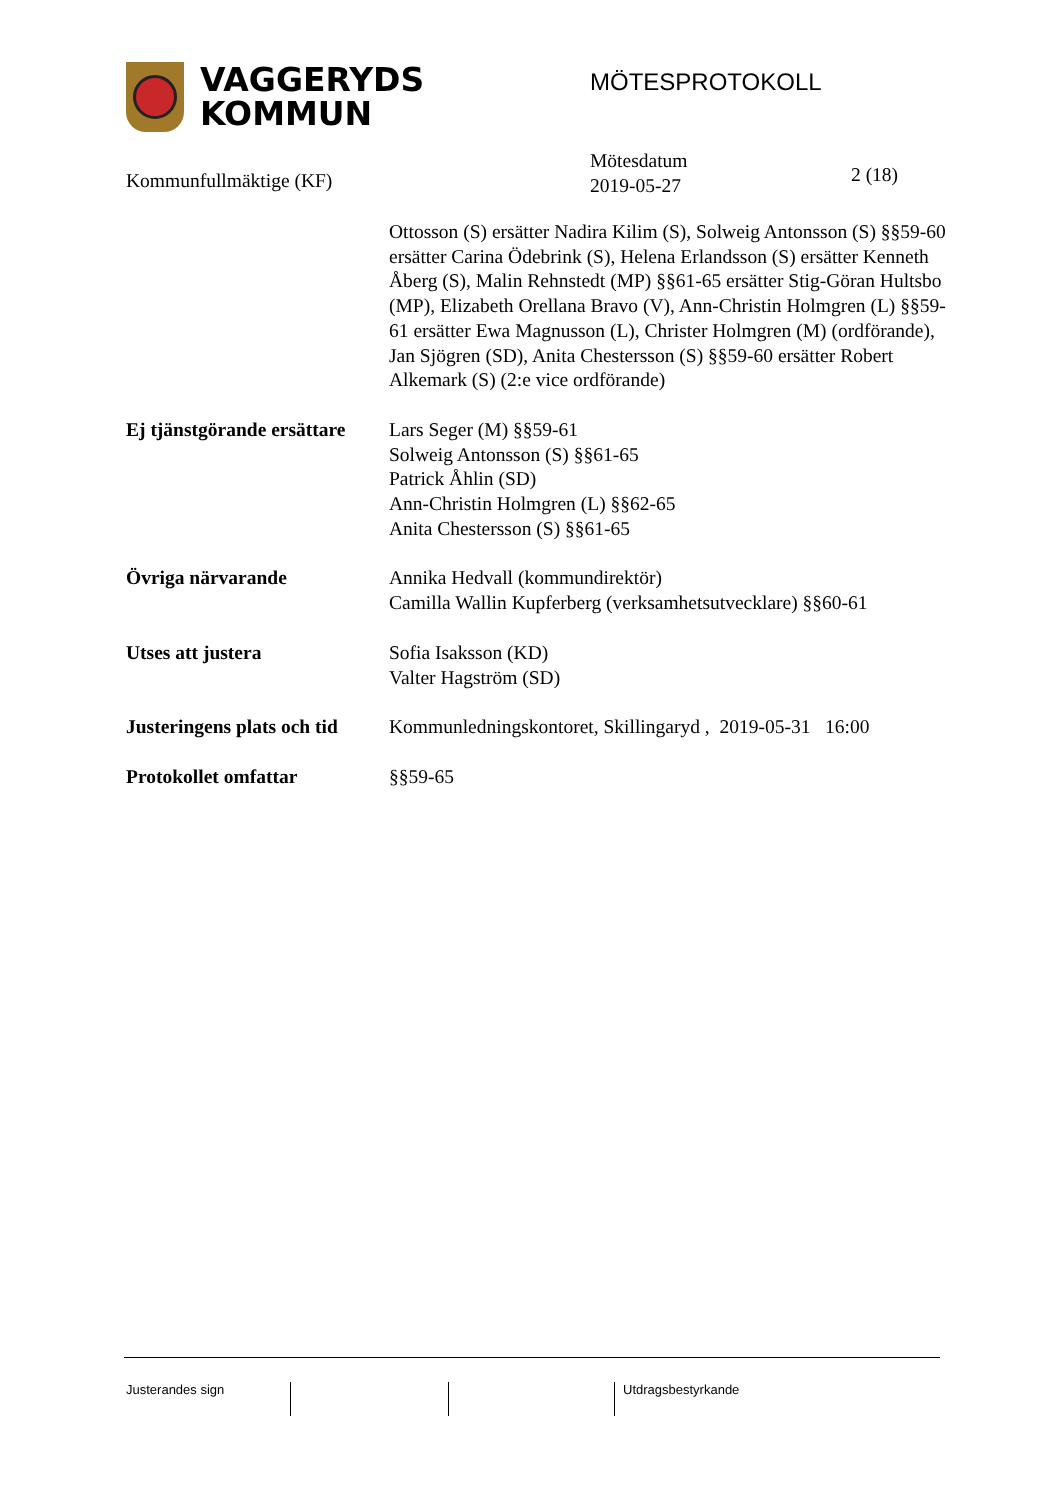VAGGERYDS
KOMMUN
MÖTESPROTOKOLL
Kommunfullmäktige (KF)
Mötesdatum
2019-05-27
2 (18)
Ottosson (S) ersätter Nadira Kilim (S), Solweig Antonsson (S) §§59-60 ersätter Carina Ödebrink (S), Helena Erlandsson (S) ersätter Kenneth Åberg (S), Malin Rehnstedt (MP) §§61-65 ersätter Stig-Göran Hultsbo (MP), Elizabeth Orellana Bravo (V), Ann-Christin Holmgren (L) §§59-61 ersätter Ewa Magnusson (L), Christer Holmgren (M) (ordförande), Jan Sjögren (SD), Anita Chestersson (S) §§59-60 ersätter Robert Alkemark (S) (2:e vice ordförande)
Ej tjänstgörande ersättare
Lars Seger (M) §§59-61
Solweig Antonsson (S) §§61-65
Patrick Åhlin (SD)
Ann-Christin Holmgren (L) §§62-65
Anita Chestersson (S) §§61-65
Övriga närvarande Annika Hedvall (kommundirektör)
Camilla Wallin Kupferberg (verksamhetsutvecklare) §§60-61
Utses att justera Sofia Isaksson (KD)
Valter Hagström (SD)
Justeringens plats och tid
Kommunledningskontoret, Skillingaryd , 2019-05-31 16:00
Protokollet omfattar §§59-65
Justerandes sign Utdragsbestyrkande